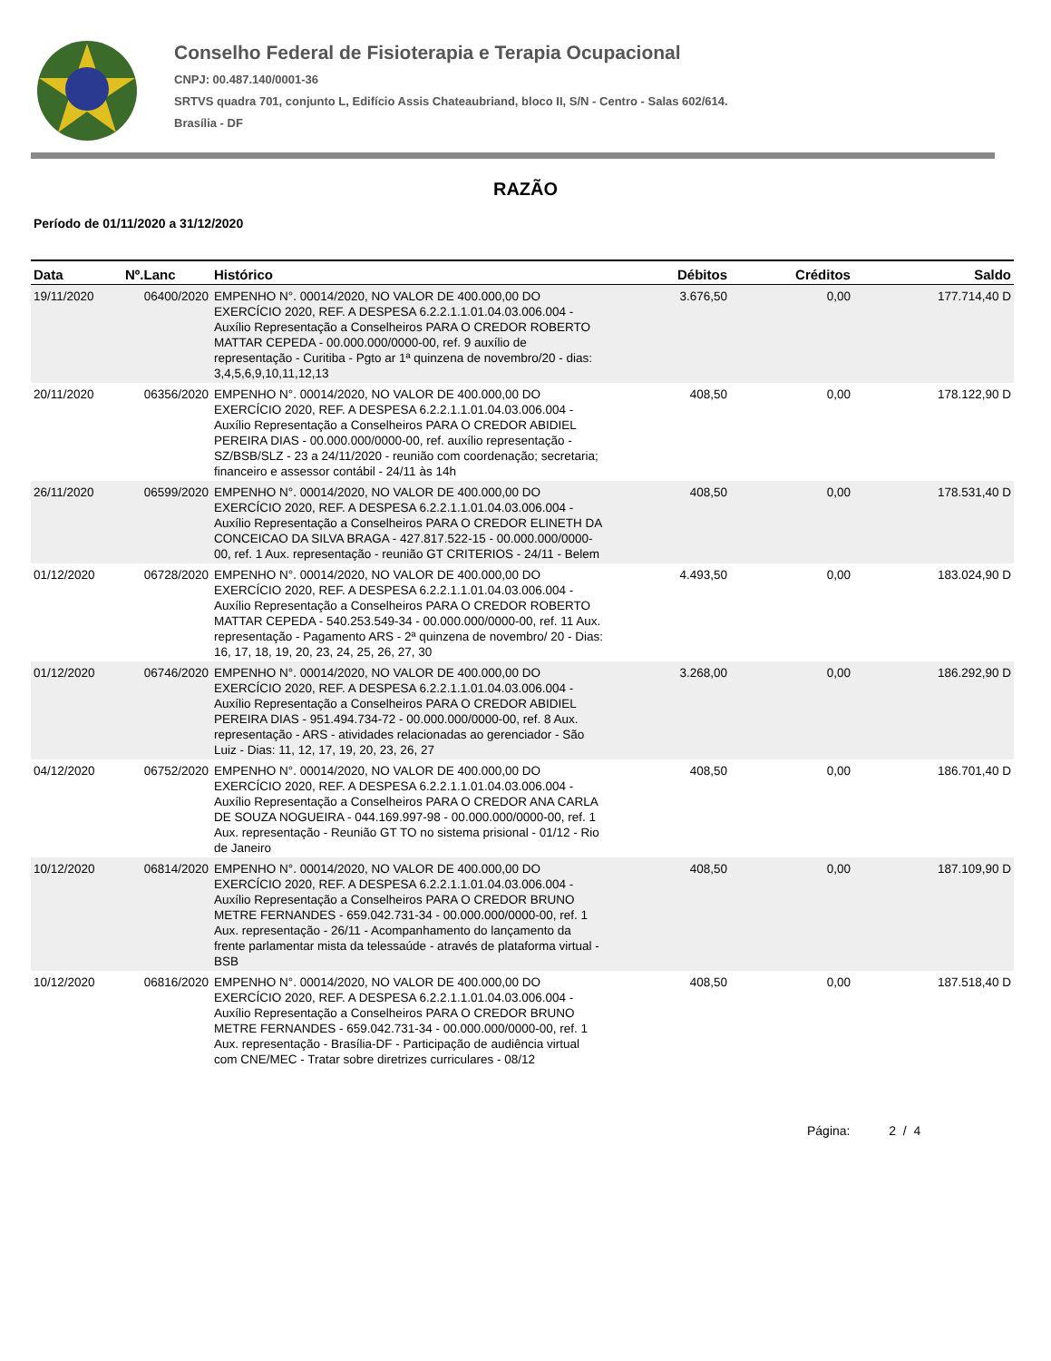Conselho Federal de Fisioterapia e Terapia Ocupacional
CNPJ: 00.487.140/0001-36
SRTVS quadra 701, conjunto L, Edifício Assis Chateaubriand, bloco II, S/N - Centro - Salas 602/614.
Brasília - DF
RAZÃO
Período de 01/11/2020 a 31/12/2020
| Data | Nº.Lanc | Histórico | Débitos | Créditos | Saldo |
| --- | --- | --- | --- | --- | --- |
| 19/11/2020 | 06400/2020 | EMPENHO N°. 00014/2020, NO VALOR DE 400.000,00 DO EXERCÍCIO 2020, REF. A DESPESA 6.2.2.1.1.01.04.03.006.004 - Auxílio Representação a Conselheiros PARA O CREDOR ROBERTO MATTAR CEPEDA - 00.000.000/0000-00, ref. 9 auxílio de representação - Curitiba - Pgto ar 1ª quinzena de novembro/20 - dias: 3,4,5,6,9,10,11,12,13 | 3.676,50 | 0,00 | 177.714,40 D |
| 20/11/2020 | 06356/2020 | EMPENHO N°. 00014/2020, NO VALOR DE 400.000,00 DO EXERCÍCIO 2020, REF. A DESPESA 6.2.2.1.1.01.04.03.006.004 - Auxílio Representação a Conselheiros PARA O CREDOR ABIDIEL PEREIRA DIAS - 00.000.000/0000-00, ref. auxílio representação - SZ/BSB/SLZ - 23 a 24/11/2020 - reunião com coordenação; secretaria; financeiro e assessor contábil - 24/11 às 14h | 408,50 | 0,00 | 178.122,90 D |
| 26/11/2020 | 06599/2020 | EMPENHO N°. 00014/2020, NO VALOR DE 400.000,00 DO EXERCÍCIO 2020, REF. A DESPESA 6.2.2.1.1.01.04.03.006.004 - Auxílio Representação a Conselheiros PARA O CREDOR ELINETH DA CONCEICAO DA SILVA BRAGA - 427.817.522-15 - 00.000.000/0000-00, ref. 1 Aux. representação - reunião GT CRITERIOS - 24/11 - Belem | 408,50 | 0,00 | 178.531,40 D |
| 01/12/2020 | 06728/2020 | EMPENHO N°. 00014/2020, NO VALOR DE 400.000,00 DO EXERCÍCIO 2020, REF. A DESPESA 6.2.2.1.1.01.04.03.006.004 - Auxílio Representação a Conselheiros PARA O CREDOR ROBERTO MATTAR CEPEDA - 540.253.549-34 - 00.000.000/0000-00, ref. 11 Aux. representação - Pagamento ARS - 2ª quinzena de novembro/ 20 - Dias: 16, 17, 18, 19, 20, 23, 24, 25, 26, 27, 30 | 4.493,50 | 0,00 | 183.024,90 D |
| 01/12/2020 | 06746/2020 | EMPENHO N°. 00014/2020, NO VALOR DE 400.000,00 DO EXERCÍCIO 2020, REF. A DESPESA 6.2.2.1.1.01.04.03.006.004 - Auxílio Representação a Conselheiros PARA O CREDOR ABIDIEL PEREIRA DIAS - 951.494.734-72 - 00.000.000/0000-00, ref. 8 Aux. representação - ARS - atividades relacionadas ao gerenciador - São Luiz - Dias: 11, 12, 17, 19, 20, 23, 26, 27 | 3.268,00 | 0,00 | 186.292,90 D |
| 04/12/2020 | 06752/2020 | EMPENHO N°. 00014/2020, NO VALOR DE 400.000,00 DO EXERCÍCIO 2020, REF. A DESPESA 6.2.2.1.1.01.04.03.006.004 - Auxílio Representação a Conselheiros PARA O CREDOR ANA CARLA DE SOUZA NOGUEIRA - 044.169.997-98 - 00.000.000/0000-00, ref. 1 Aux. representação - Reunião GT TO no sistema prisional - 01/12 - Rio de Janeiro | 408,50 | 0,00 | 186.701,40 D |
| 10/12/2020 | 06814/2020 | EMPENHO N°. 00014/2020, NO VALOR DE 400.000,00 DO EXERCÍCIO 2020, REF. A DESPESA 6.2.2.1.1.01.04.03.006.004 - Auxílio Representação a Conselheiros PARA O CREDOR BRUNO METRE FERNANDES - 659.042.731-34 - 00.000.000/0000-00, ref. 1 Aux. representação - 26/11 - Acompanhamento do lançamento da frente parlamentar mista da telessaúde - através de plataforma virtual - BSB | 408,50 | 0,00 | 187.109,90 D |
| 10/12/2020 | 06816/2020 | EMPENHO N°. 00014/2020, NO VALOR DE 400.000,00 DO EXERCÍCIO 2020, REF. A DESPESA 6.2.2.1.1.01.04.03.006.004 - Auxílio Representação a Conselheiros PARA O CREDOR BRUNO METRE FERNANDES - 659.042.731-34 - 00.000.000/0000-00, ref. 1 Aux. representação - Brasília-DF - Participação de audiência virtual com CNE/MEC - Tratar sobre diretrizes curriculares - 08/12 | 408,50 | 0,00 | 187.518,40 D |
Página: 2 / 4